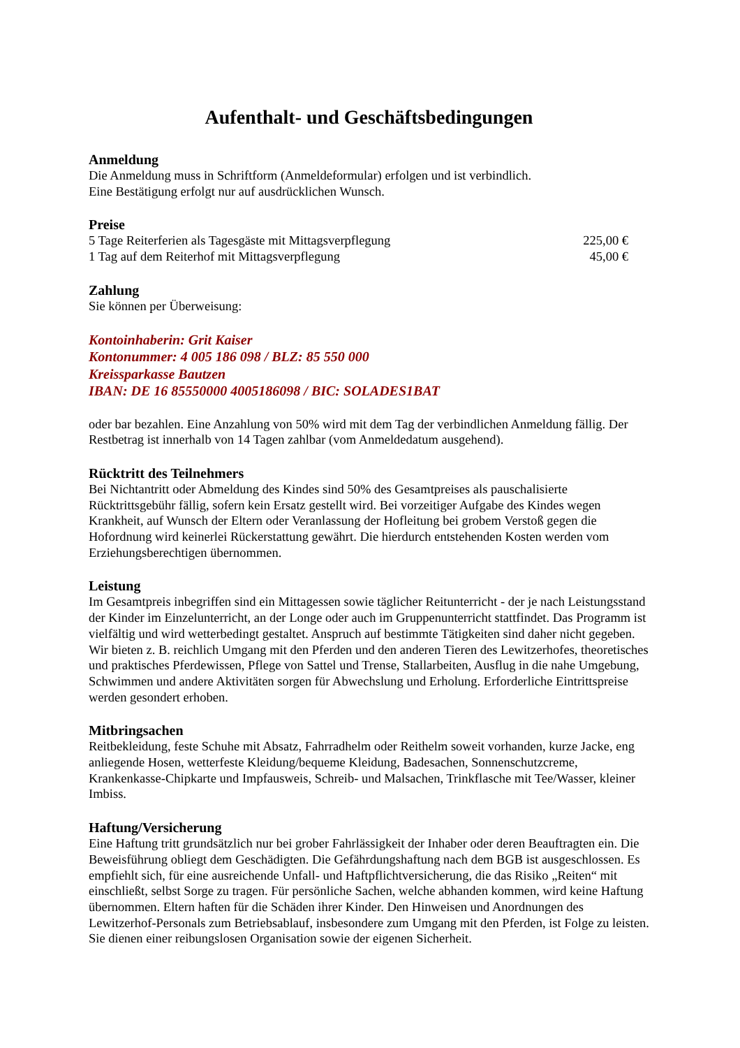Aufenthalt- und Geschäftsbedingungen
Anmeldung
Die Anmeldung muss in Schriftform (Anmeldeformular) erfolgen und ist verbindlich.
Eine Bestätigung erfolgt nur auf ausdrücklichen Wunsch.
Preise
5 Tage Reiterferien als Tagesgäste mit Mittagsverpflegung 225,00 €
1 Tag auf dem Reiterhof mit Mittagsverpflegung 45,00 €
Zahlung
Sie können per Überweisung:
Kontoinhaberin: Grit Kaiser
Kontonummer: 4 005 186 098 / BLZ: 85 550 000
Kreissparkasse Bautzen
IBAN: DE 16 85550000 4005186098 / BIC: SOLADES1BAT
oder bar bezahlen. Eine Anzahlung von 50% wird mit dem Tag der verbindlichen Anmeldung fällig. Der Restbetrag ist innerhalb von 14 Tagen zahlbar (vom Anmeldedatum ausgehend).
Rücktritt des Teilnehmers
Bei Nichtantritt oder Abmeldung des Kindes sind 50% des Gesamtpreises als pauschalisierte Rücktrittsgebühr fällig, sofern kein Ersatz gestellt wird. Bei vorzeitiger Aufgabe des Kindes wegen Krankheit, auf Wunsch der Eltern oder Veranlassung der Hofleitung bei grobem Verstoß gegen die Hofordnung wird keinerlei Rückerstattung gewährt. Die hierdurch entstehenden Kosten werden vom Erziehungsberechtigen übernommen.
Leistung
Im Gesamtpreis inbegriffen sind ein Mittagessen sowie täglicher Reitunterricht - der je nach Leistungsstand der Kinder im Einzelunterricht, an der Longe oder auch im Gruppenunterricht stattfindet. Das Programm ist vielfältig und wird wetterbedingt gestaltet. Anspruch auf bestimmte Tätigkeiten sind daher nicht gegeben. Wir bieten z. B. reichlich Umgang mit den Pferden und den anderen Tieren des Lewitzerhofes, theoretisches und praktisches Pferdewissen, Pflege von Sattel und Trense, Stallarbeiten, Ausflug in die nahe Umgebung, Schwimmen und andere Aktivitäten sorgen für Abwechslung und Erholung. Erforderliche Eintrittspreise werden gesondert erhoben.
Mitbringsachen
Reitbekleidung, feste Schuhe mit Absatz, Fahrradhelm oder Reithelm soweit vorhanden, kurze Jacke, eng anliegende Hosen, wetterfeste Kleidung/bequeme Kleidung, Badesachen, Sonnenschutzcreme, Krankenkasse-Chipkarte und Impfausweis, Schreib- und Malsachen, Trinkflasche mit Tee/Wasser, kleiner Imbiss.
Haftung/Versicherung
Eine Haftung tritt grundsätzlich nur bei grober Fahrlässigkeit der Inhaber oder deren Beauftragten ein. Die Beweisführung obliegt dem Geschädigten. Die Gefährdungshaftung nach dem BGB ist ausgeschlossen. Es empfiehlt sich, für eine ausreichende Unfall- und Haftpflichtversicherung, die das Risiko „Reiten“ mit einschließt, selbst Sorge zu tragen. Für persönliche Sachen, welche abhanden kommen, wird keine Haftung übernommen. Eltern haften für die Schäden ihrer Kinder. Den Hinweisen und Anordnungen des Lewitzerhof-Personals zum Betriebsablauf, insbesondere zum Umgang mit den Pferden, ist Folge zu leisten. Sie dienen einer reibungslosen Organisation sowie der eigenen Sicherheit.